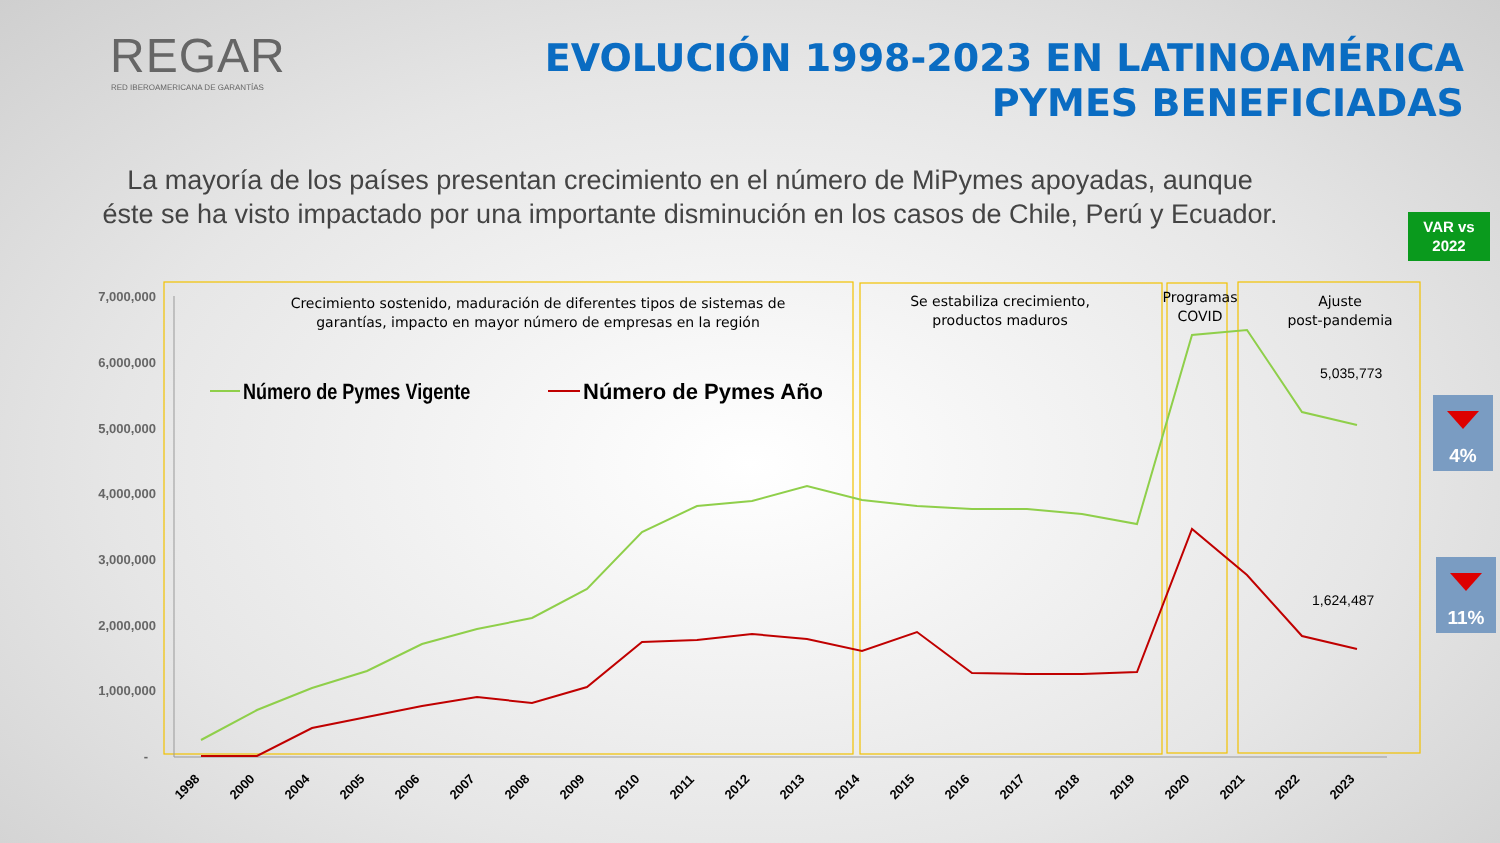REGAR
RED IBEROAMERICANA DE GARANTÍAS
EVOLUCIÓN 1998-2023 EN LATINOAMÉRICA
PYMES BENEFICIADAS
La mayoría de los países presentan crecimiento en el número de MiPymes apoyadas, aunque éste se ha visto impactado por una importante disminución en los casos de Chile, Perú y Ecuador.
VAR vs
2022
7,000,000
6,000,000
5,000,000
4,000,000
3,000,000
2,000,000
1,000,000
-
1998
2000
2004
2005
2006
2007
2008
2009
2010
2011
2012
2013
2014
2015
2016
2017
2018
2019
2020
2021
2022
2023
Crecimiento sostenido, maduración de diferentes tipos de sistemas de
garantías, impacto en mayor número de empresas en la región
Se estabiliza crecimiento,
productos maduros
Programas
COVID
Ajuste
post-pandemia
Número de Pymes Vigente
Número de Pymes Año
5,035,773
1,624,487
4%
11%